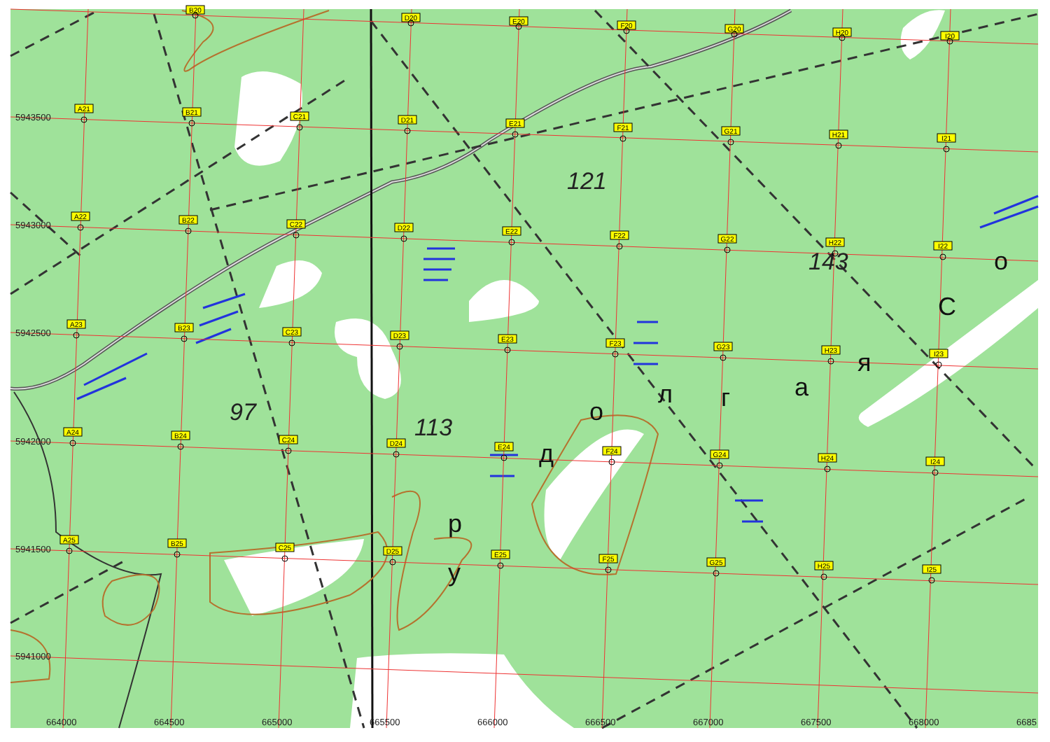121
143
97
113
у
р
д
о
л
г
а
я
С
о
5943500
5943000
5942500
5942000
5941500
5941000
B20
D20
E20
F20
G20
H20
I20
A21
B21
C21
D21
E21
F21
G21
H21
I21
A22
B22
C22
D22
E22
F22
G22
H22
I22
A23
B23
C23
D23
E23
F23
G23
H23
I23
A24
B24
C24
D24
E24
F24
G24
H24
I24
A25
B25
C25
D25
E25
F25
G25
H25
I25
664000
664500
665000
665500
666000
666500
667000
667500
668000
6685